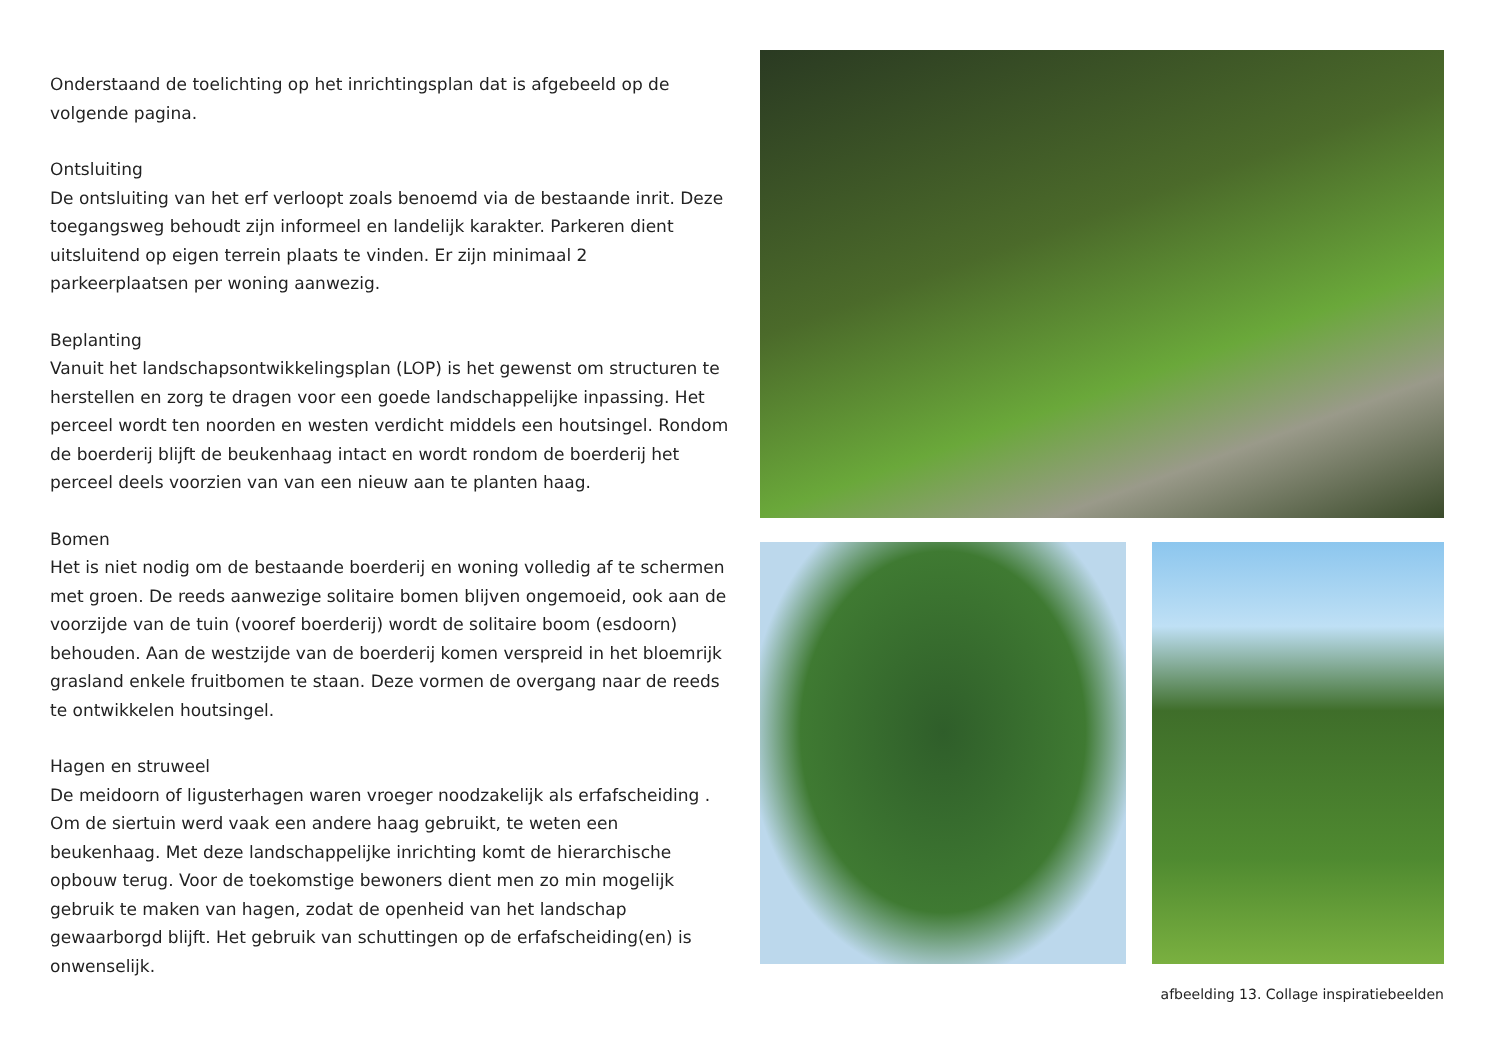Onderstaand de toelichting op het inrichtingsplan dat is afgebeeld op de volgende pagina.
Ontsluiting
De ontsluiting van het erf verloopt zoals benoemd via de bestaande inrit. Deze toegangsweg behoudt zijn informeel en landelijk karakter. Parkeren dient uitsluitend op eigen terrein plaats te vinden. Er zijn minimaal 2 parkeerplaatsen per woning aanwezig.
Beplanting
Vanuit het landschapsontwikkelingsplan (LOP) is het gewenst om structuren te herstellen en zorg te dragen voor een goede landschappelijke inpassing. Het perceel wordt ten noorden en westen verdicht middels een houtsingel. Rondom de boerderij blijft de beukenhaag intact en wordt rondom de boerderij het perceel deels voorzien van van een nieuw aan te planten haag.
Bomen
Het is niet nodig om de bestaande boerderij en woning volledig af te schermen met groen. De reeds aanwezige solitaire bomen blijven ongemoeid, ook aan de voorzijde van de tuin (vooref boerderij) wordt de solitaire boom (esdoorn) behouden. Aan de westzijde van de boerderij komen verspreid in het bloemrijk grasland enkele fruitbomen te staan. Deze vormen de overgang naar de reeds te ontwikkelen houtsingel.
Hagen en struweel
De meidoorn of ligusterhagen waren vroeger noodzakelijk als erfafscheiding . Om de siertuin werd vaak een andere haag gebruikt, te weten een beukenhaag. Met deze landschappelijke inrichting komt de hierarchische opbouw terug. Voor de toekomstige bewoners dient men zo min mogelijk gebruik te maken van hagen, zodat de openheid van het landschap gewaarborgd blijft. Het gebruik van schuttingen op de erfafscheiding(en) is onwenselijk.
afbeelding 13. Collage inspiratiebeelden